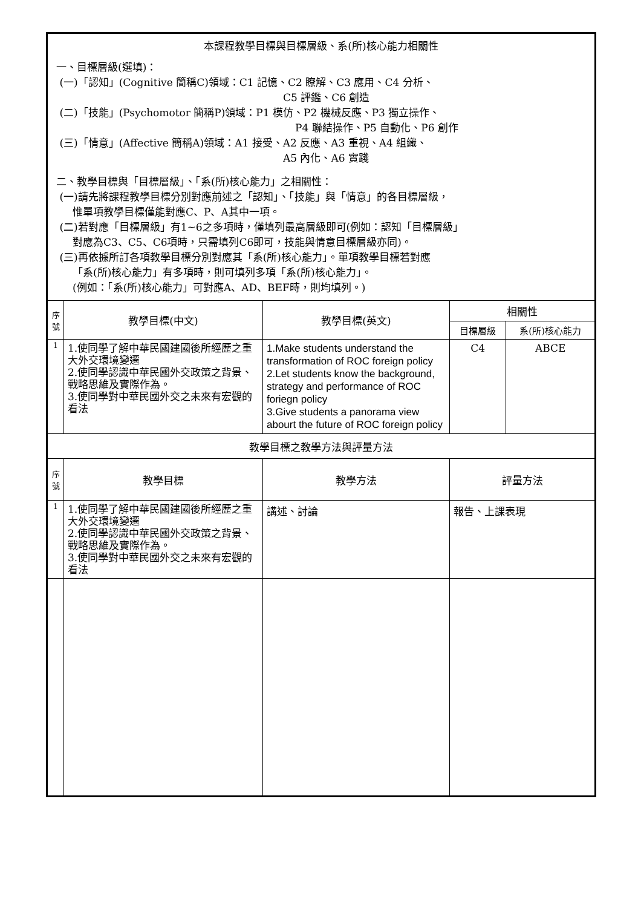| 本課程教學目標與目標層級、系(所)核心能力相關性 一、目標層級(選填)： (一)「認知」(Cognitive 簡稱C)領域：C1 記憶、C2 瞭解、C3 應用、C4 分析、 C5 評鑑、C6 創造 (二)「技能」(Psychomotor 簡稱P)領域：P1 模仿、P2 機械反應、P3 獨立操作、 P4 聯結操作、P5 自動化、P6 創作 (三)「情意」(Affective 簡稱A)領域：A1 接受、A2 反應、A3 重視、A4 組織、 A5 內化、A6 實踐 二、教學目標與「目標層級」、「系(所)核心能力」之相關性： (一)請先將課程教學目標分別對應前述之「認知」、「技能」與「情意」的各目標層級， 惟單項教學目標僅能對應C、P、A其中一項。 (二)若對應「目標層級」有1~6之多項時，僅填列最高層級即可(例如：認知「目標層級」 對應為C3、C5、C6項時，只需填列C6即可，技能與情意目標層級亦同)。 (三)再依據所訂各項教學目標分別對應其「系(所)核心能力」。單項教學目標若對應 「系(所)核心能力」有多項時，則可填列多項「系(所)核心能力」。 (例如：「系(所)核心能力」可對應A、AD、BEF時，則均填列。) | | | | |
| 序 號 | 教學目標(中文) | 教學目標(英文) | 相關性 | |
| | | | 目標層級 | 系(所)核心能力 |
| 1 | 1.使同學了解中華民國建國後所經歷之重大外交環境變遷 2.使同學認識中華民國外交政策之背景、戰略思維及實際作為。 3.使同學對中華民國外交之未來有宏觀的看法 | 1.Make students understand the transformation of ROC foreign policy 2.Let students know the background, strategy and performance of ROC foriegn policy 3.Give students a panorama view abourt the future of ROC foreign policy | C4 | ABCE |
| 教學目標之教學方法與評量方法 | | | | |
| 序 號 | 教學目標 | 教學方法 | 評量方法 | |
| 1 | 1.使同學了解中華民國建國後所經歷之重大外交環境變遷 2.使同學認識中華民國外交政策之背景、戰略思維及實際作為。 3.使同學對中華民國外交之未來有宏觀的看法 | 講述、討論 | 報告、上課表現 | |